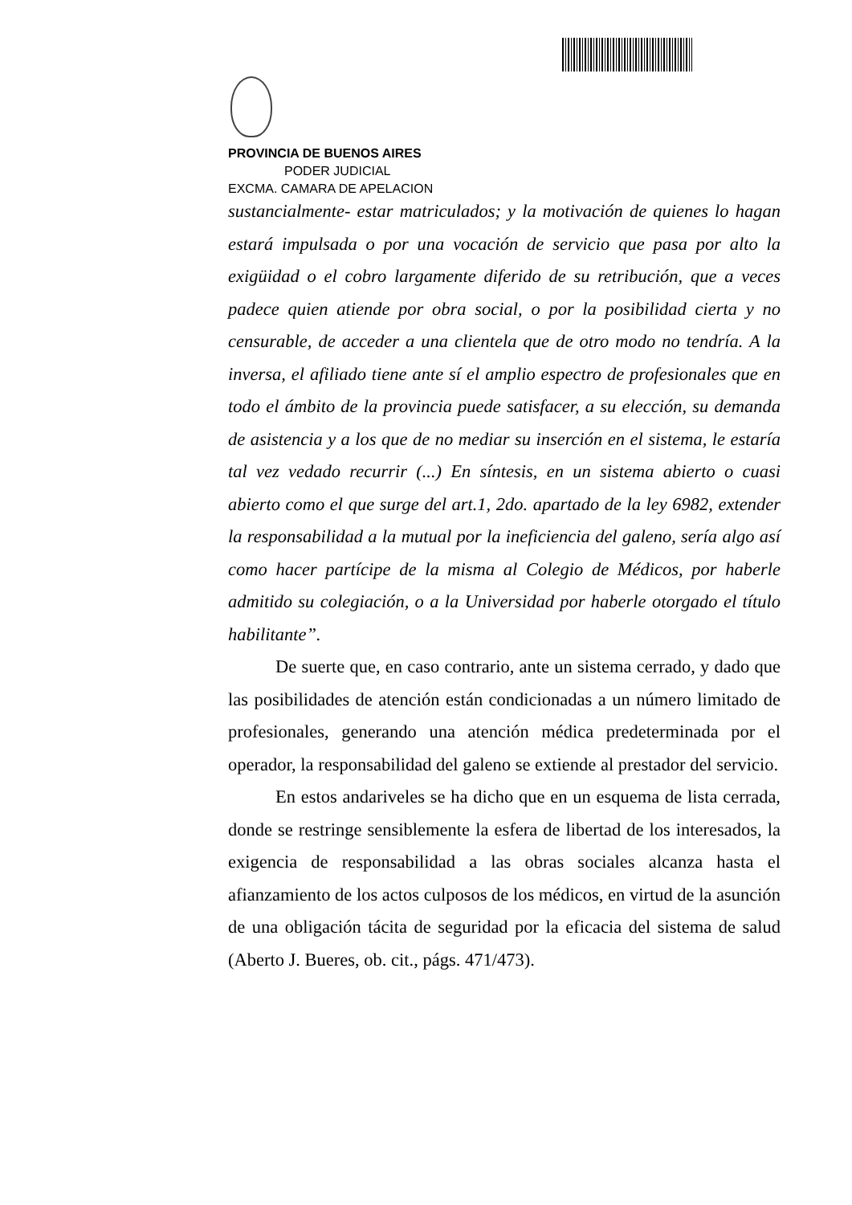PROVINCIA DE BUENOS AIRES
PODER JUDICIAL
EXCMA. CAMARA DE APELACION
sustancialmente- estar matriculados; y la motivación de quienes lo hagan estará impulsada o por una vocación de servicio que pasa por alto la exigüidad o el cobro largamente diferido de su retribución, que a veces padece quien atiende por obra social, o por la posibilidad cierta y no censurable, de acceder a una clientela que de otro modo no tendría. A la inversa, el afiliado tiene ante sí el amplio espectro de profesionales que en todo el ámbito de la provincia puede satisfacer, a su elección, su demanda de asistencia y a los que de no mediar su inserción en el sistema, le estaría tal vez vedado recurrir (...) En síntesis, en un sistema abierto o cuasi abierto como el que surge del art.1, 2do. apartado de la ley 6982, extender la responsabilidad a la mutual por la ineficiencia del galeno, sería algo así como hacer partícipe de la misma al Colegio de Médicos, por haberle admitido su colegiación, o a la Universidad por haberle otorgado el título habilitante”.
De suerte que, en caso contrario, ante un sistema cerrado, y dado que las posibilidades de atención están condicionadas a un número limitado de profesionales, generando una atención médica predeterminada por el operador, la responsabilidad del galeno se extiende al prestador del servicio.
En estos andariveles se ha dicho que en un esquema de lista cerrada, donde se restringe sensiblemente la esfera de libertad de los interesados, la exigencia de responsabilidad a las obras sociales alcanza hasta el afianzamiento de los actos culposos de los médicos, en virtud de la asunción de una obligación tácita de seguridad por la eficacia del sistema de salud (Aberto J. Bueres, ob. cit., págs. 471/473).